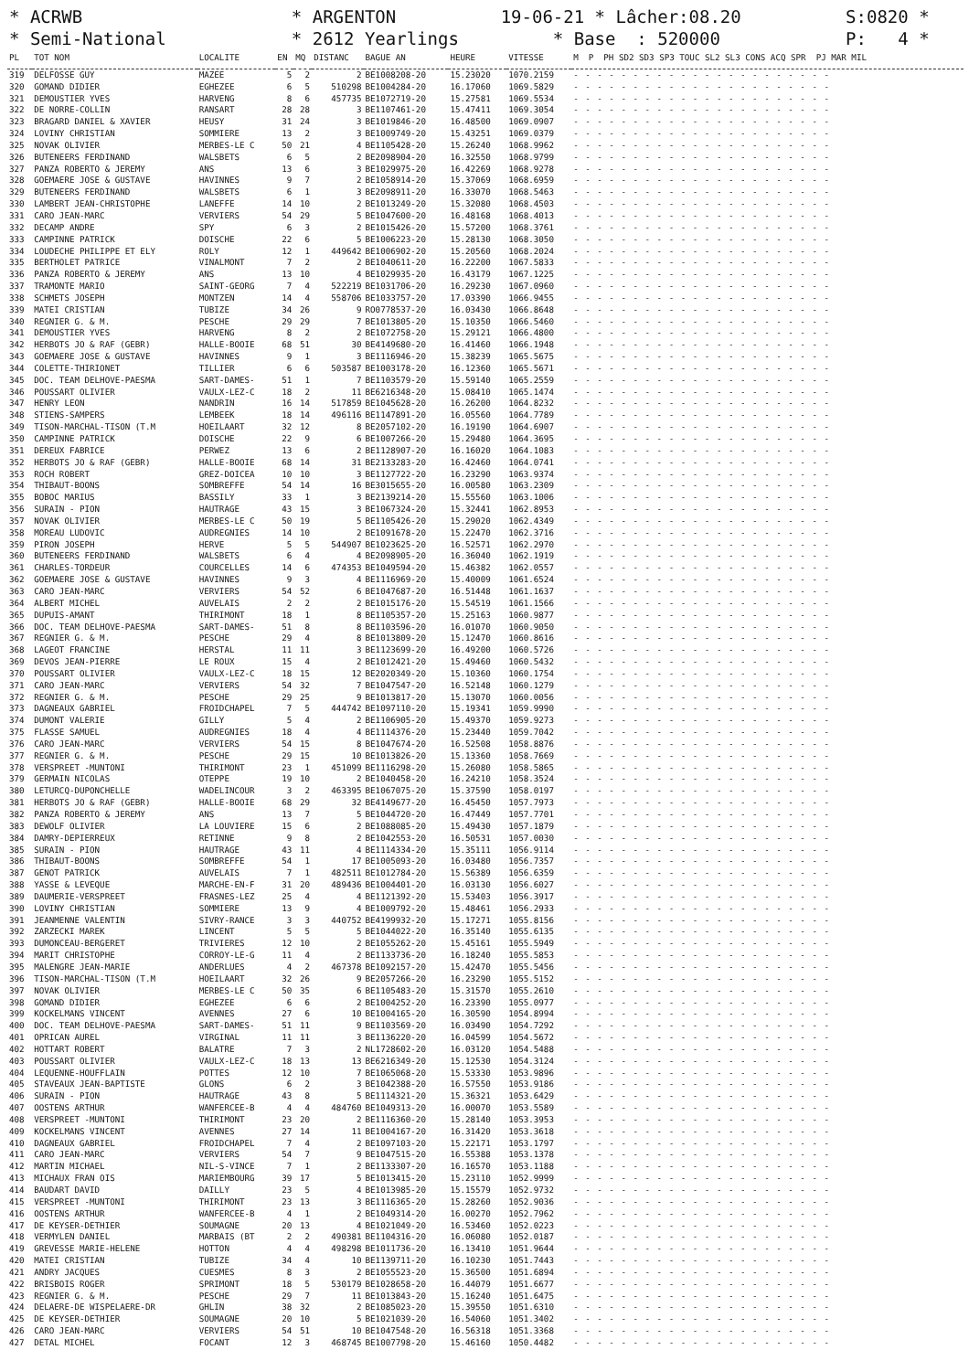* ACRWB * ARGENTON 19-06-21 * Lâcher:08.20 S:0820 * * Semi-National * 2612 Yearlings * Base : 520000 P: 4 *
| PL | TOT NOM | LOCALITE | EN | MQ | DISTANC | BAGUE AN | HEURE | VITESSE | M P PH SD2 SD3 SP3 TOUC SL2 SL3 CONS ACQ SPR PJ MAR MIL |
| --- | --- | --- | --- | --- | --- | --- | --- | --- | --- |
| 319 | DELFOSSE GUY | MAZEE | 5 | 2 | 2 | BE1008208-20 | 15.23020 | 1070.2159 | - - - - - - - - - - - - - - - - - - - - - - |
| 320 | GOMAND DIDIER | EGHEZEE | 6 | 5 | 510298 | BE1004284-20 | 16.17060 | 1069.5829 | - - - - - - - - - - - - - - - - - - - - - - |
| 321 | DEMOUSTIER YVES | HARVENG | 8 | 6 | 457735 | BE1072719-20 | 15.27581 | 1069.5534 | - - - - - - - - - - - - - - - - - - - - - - |
| 322 | DE NORRE-COLLIN | RANSART | 28 | 28 | 3 | BE1107461-20 | 15.47411 | 1069.3054 | - - - - - - - - - - - - - - - - - - - - - - |
| 323 | BRAGARD DANIEL & XAVIER | HEUSY | 31 | 24 | 3 | BE1019846-20 | 16.48500 | 1069.0907 | - - - - - - - - - - - - - - - - - - - - - - |
| 324 | LOVINY CHRISTIAN | SOMMIERE | 13 | 2 | 3 | BE1009749-20 | 15.43251 | 1069.0379 | - - - - - - - - - - - - - - - - - - - - - - |
| 325 | NOVAK OLIVIER | MERBES-LE C | 50 | 21 | 4 | BE1105428-20 | 15.26240 | 1068.9962 | - - - - - - - - - - - - - - - - - - - - - - |
| 326 | BUTENEERS FERDINAND | WALSBETS | 6 | 5 | 2 | BE2098904-20 | 16.32550 | 1068.9799 | - - - - - - - - - - - - - - - - - - - - - - |
| 327 | PANZA ROBERTO & JEREMY | ANS | 13 | 6 | 3 | BE1029975-20 | 16.42269 | 1068.9278 | - - - - - - - - - - - - - - - - - - - - - - |
| 328 | GOEMAERE JOSE & GUSTAVE | HAVINNES | 9 | 7 | 2 | BE1058914-20 | 15.37069 | 1068.6959 | - - - - - - - - - - - - - - - - - - - - - - |
| 329 | BUTENEERS FERDINAND | WALSBETS | 6 | 1 | 3 | BE2098911-20 | 16.33070 | 1068.5463 | - - - - - - - - - - - - - - - - - - - - - - |
| 330 | LAMBERT JEAN-CHRISTOPHE | LANEFFE | 14 | 10 | 2 | BE1013249-20 | 15.32080 | 1068.4503 | - - - - - - - - - - - - - - - - - - - - - - |
| 331 | CARO JEAN-MARC | VERVIERS | 54 | 29 | 5 | BE1047600-20 | 16.48168 | 1068.4013 | - - - - - - - - - - - - - - - - - - - - - - |
| 332 | DECAMP ANDRE | SPY | 6 | 3 | 2 | BE1015426-20 | 15.57200 | 1068.3761 | - - - - - - - - - - - - - - - - - - - - - - |
| 333 | CAMPINNE PATRICK | DOISCHE | 22 | 6 | 5 | BE1006223-20 | 15.28130 | 1068.3050 | - - - - - - - - - - - - - - - - - - - - - - |
| 334 | LOUDECHE PHILIPPE ET ELY | ROLY | 12 | 1 | 449642 | BE1006902-20 | 15.20560 | 1068.2024 | - - - - - - - - - - - - - - - - - - - - - - |
| 335 | BERTHOLET PATRICE | VINALMONT | 7 | 2 | 2 | BE1040611-20 | 16.22200 | 1067.5833 | - - - - - - - - - - - - - - - - - - - - - - |
| 336 | PANZA ROBERTO & JEREMY | ANS | 13 | 10 | 4 | BE1029935-20 | 16.43179 | 1067.1225 | - - - - - - - - - - - - - - - - - - - - - - |
| 337 | TRAMONTE MARIO | SAINT-GEORG | 7 | 4 | 522219 | BE1031706-20 | 16.29230 | 1067.0960 | - - - - - - - - - - - - - - - - - - - - - - |
| 338 | SCHMETS JOSEPH | MONTZEN | 14 | 4 | 558706 | BE1033757-20 | 17.03390 | 1066.9455 | - - - - - - - - - - - - - - - - - - - - - - |
| 339 | MATEI CRISTIAN | TUBIZE | 34 | 26 | 9 | RO0778537-20 | 16.03430 | 1066.8648 | - - - - - - - - - - - - - - - - - - - - - - |
| 340 | REGNIER G. & M. | PESCHE | 29 | 29 | 7 | BE1013805-20 | 15.10350 | 1066.5460 | - - - - - - - - - - - - - - - - - - - - - - |
| 341 | DEMOUSTIER YVES | HARVENG | 8 | 2 | 2 | BE1072758-20 | 15.29121 | 1066.4800 | - - - - - - - - - - - - - - - - - - - - - - |
| 342 | HERBOTS JO & RAF (GEBR) | HALLE-BOOIE | 68 | 51 | 30 | BE4149680-20 | 16.41460 | 1066.1948 | - - - - - - - - - - - - - - - - - - - - - - |
| 343 | GOEMAERE JOSE & GUSTAVE | HAVINNES | 9 | 1 | 3 | BE1116946-20 | 15.38239 | 1065.5675 | - - - - - - - - - - - - - - - - - - - - - - |
| 344 | COLETTE-THIRIONET | TILLIER | 6 | 6 | 503587 | BE1003178-20 | 16.12360 | 1065.5671 | - - - - - - - - - - - - - - - - - - - - - - |
| 345 | DOC. TEAM DELHOVE-PAESMA | SART-DAMES- | 51 | 1 | 7 | BE1103579-20 | 15.59140 | 1065.2559 | - - - - - - - - - - - - - - - - - - - - - - |
| 346 | POUSSART OLIVIER | VAULX-LEZ-C | 18 | 2 | 11 | BE6216348-20 | 15.08410 | 1065.1474 | - - - - - - - - - - - - - - - - - - - - - - |
| 347 | HENRY LEON | NANDRIN | 16 | 14 | 517859 | BE1045628-20 | 16.26200 | 1064.8232 | - - - - - - - - - - - - - - - - - - - - - - |
| 348 | STIENS-SAMPERS | LEMBEEK | 18 | 14 | 496116 | BE1147891-20 | 16.05560 | 1064.7789 | - - - - - - - - - - - - - - - - - - - - - - |
| 349 | TISON-MARCHAL-TISON (T.M | HOEILAART | 32 | 12 | 8 | BE2057102-20 | 16.19190 | 1064.6907 | - - - - - - - - - - - - - - - - - - - - - - |
| 350 | CAMPINNE PATRICK | DOISCHE | 22 | 9 | 6 | BE1007266-20 | 15.29480 | 1064.3695 | - - - - - - - - - - - - - - - - - - - - - - |
| 351 | DEREUX FABRICE | PERWEZ | 13 | 6 | 2 | BE1128907-20 | 16.16020 | 1064.1083 | - - - - - - - - - - - - - - - - - - - - - - |
| 352 | HERBOTS JO & RAF (GEBR) | HALLE-BOOIE | 68 | 14 | 31 | BE2133283-20 | 16.42460 | 1064.0741 | - - - - - - - - - - - - - - - - - - - - - - |
| 353 | ROCH ROBERT | GREZ-DOICEA | 10 | 10 | 3 | BE1127722-20 | 16.23290 | 1063.9374 | - - - - - - - - - - - - - - - - - - - - - - |
| 354 | THIBAUT-BOONS | SOMBREFFE | 54 | 14 | 16 | BE3015655-20 | 16.00580 | 1063.2309 | - - - - - - - - - - - - - - - - - - - - - - |
| 355 | BOBOC MARIUS | BASSILY | 33 | 1 | 3 | BE2139214-20 | 15.55560 | 1063.1006 | - - - - - - - - - - - - - - - - - - - - - - |
| 356 | SURAIN - PION | HAUTRAGE | 43 | 15 | 3 | BE1067324-20 | 15.32441 | 1062.8953 | - - - - - - - - - - - - - - - - - - - - - - |
| 357 | NOVAK OLIVIER | MERBES-LE C | 50 | 19 | 5 | BE1105426-20 | 15.29020 | 1062.4349 | - - - - - - - - - - - - - - - - - - - - - - |
| 358 | MOREAU LUDOVIC | AUDREGNIES | 14 | 10 | 2 | BE1091678-20 | 15.22470 | 1062.3716 | - - - - - - - - - - - - - - - - - - - - - - |
| 359 | PIRON JOSEPH | HERVE | 5 | 5 | 544907 | BE1023625-20 | 16.52571 | 1062.2970 | - - - - - - - - - - - - - - - - - - - - - - |
| 360 | BUTENEERS FERDINAND | WALSBETS | 6 | 4 | 4 | BE2098905-20 | 16.36040 | 1062.1919 | - - - - - - - - - - - - - - - - - - - - - - |
| 361 | CHARLES-TORDEUR | COURCELLES | 14 | 6 | 474353 | BE1049594-20 | 15.46382 | 1062.0557 | - - - - - - - - - - - - - - - - - - - - - - |
| 362 | GOEMAERE JOSE & GUSTAVE | HAVINNES | 9 | 3 | 4 | BE1116969-20 | 15.40009 | 1061.6524 | - - - - - - - - - - - - - - - - - - - - - - |
| 363 | CARO JEAN-MARC | VERVIERS | 54 | 52 | 6 | BE1047687-20 | 16.51448 | 1061.1637 | - - - - - - - - - - - - - - - - - - - - - - |
| 364 | ALBERT MICHEL | AUVELAIS | 2 | 2 | 2 | BE1015176-20 | 15.54519 | 1061.1566 | - - - - - - - - - - - - - - - - - - - - - - |
| 365 | DUPUIS-AMANT | THIRIMONT | 18 | 1 | 8 | BE1105357-20 | 15.25163 | 1060.9877 | - - - - - - - - - - - - - - - - - - - - - - |
| 366 | DOC. TEAM DELHOVE-PAESMA | SART-DAMES- | 51 | 8 | 8 | BE1103596-20 | 16.01070 | 1060.9050 | - - - - - - - - - - - - - - - - - - - - - - |
| 367 | REGNIER G. & M. | PESCHE | 29 | 4 | 8 | BE1013809-20 | 15.12470 | 1060.8616 | - - - - - - - - - - - - - - - - - - - - - - |
| 368 | LAGEOT FRANCINE | HERSTAL | 11 | 11 | 3 | BE1123699-20 | 16.49200 | 1060.5726 | - - - - - - - - - - - - - - - - - - - - - - |
| 369 | DEVOS JEAN-PIERRE | LE ROUX | 15 | 4 | 2 | BE1012421-20 | 15.49460 | 1060.5432 | - - - - - - - - - - - - - - - - - - - - - - |
| 370 | POUSSART OLIVIER | VAULX-LEZ-C | 18 | 15 | 12 | BE2020349-20 | 15.10360 | 1060.1754 | - - - - - - - - - - - - - - - - - - - - - - |
| 371 | CARO JEAN-MARC | VERVIERS | 54 | 32 | 7 | BE1047547-20 | 16.52148 | 1060.1279 | - - - - - - - - - - - - - - - - - - - - - - |
| 372 | REGNIER G. & M. | PESCHE | 29 | 25 | 9 | BE1013817-20 | 15.13070 | 1060.0056 | - - - - - - - - - - - - - - - - - - - - - - |
| 373 | DAGNEAUX GABRIEL | FROIDCHAPEL | 7 | 5 | 444742 | BE1097110-20 | 15.19341 | 1059.9990 | - - - - - - - - - - - - - - - - - - - - - - |
| 374 | DUMONT VALERIE | GILLY | 5 | 4 | 2 | BE1106905-20 | 15.49370 | 1059.9273 | - - - - - - - - - - - - - - - - - - - - - - |
| 375 | FLASSE SAMUEL | AUDREGNIES | 18 | 4 | 4 | BE1114376-20 | 15.23440 | 1059.7042 | - - - - - - - - - - - - - - - - - - - - - - |
| 376 | CARO JEAN-MARC | VERVIERS | 54 | 15 | 8 | BE1047674-20 | 16.52508 | 1058.8876 | - - - - - - - - - - - - - - - - - - - - - - |
| 377 | REGNIER G. & M. | PESCHE | 29 | 15 | 10 | BE1013826-20 | 15.13360 | 1058.7669 | - - - - - - - - - - - - - - - - - - - - - - |
| 378 | VERSPREET -MUNTONI | THIRIMONT | 23 | 1 | 451099 | BE1116298-20 | 15.26080 | 1058.5865 | - - - - - - - - - - - - - - - - - - - - - - |
| 379 | GERMAIN NICOLAS | OTEPPE | 19 | 10 | 2 | BE1040458-20 | 16.24210 | 1058.3524 | - - - - - - - - - - - - - - - - - - - - - - |
| 380 | LETURCQ-DUPONCHELLE | WADELINCOUR | 3 | 2 | 463395 | BE1067075-20 | 15.37590 | 1058.0197 | - - - - - - - - - - - - - - - - - - - - - - |
| 381 | HERBOTS JO & RAF (GEBR) | HALLE-BOOIE | 68 | 29 | 32 | BE4149677-20 | 16.45450 | 1057.7973 | - - - - - - - - - - - - - - - - - - - - - - |
| 382 | PANZA ROBERTO & JEREMY | ANS | 13 | 7 | 5 | BE1044720-20 | 16.47449 | 1057.7701 | - - - - - - - - - - - - - - - - - - - - - - |
| 383 | DEWOLF OLIVIER | LA LOUVIERE | 15 | 6 | 2 | BE1088085-20 | 15.49430 | 1057.1879 | - - - - - - - - - - - - - - - - - - - - - - |
| 384 | DAMRY-DEPIERREUX | RETINNE | 9 | 8 | 2 | BE1042553-20 | 16.50531 | 1057.0030 | - - - - - - - - - - - - - - - - - - - - - - |
| 385 | SURAIN - PION | HAUTRAGE | 43 | 11 | 4 | BE1114334-20 | 15.35111 | 1056.9114 | - - - - - - - - - - - - - - - - - - - - - - |
| 386 | THIBAUT-BOONS | SOMBREFFE | 54 | 1 | 17 | BE1005093-20 | 16.03480 | 1056.7357 | - - - - - - - - - - - - - - - - - - - - - - |
| 387 | GENOT PATRICK | AUVELAIS | 7 | 1 | 482511 | BE1012784-20 | 15.56389 | 1056.6359 | - - - - - - - - - - - - - - - - - - - - - - |
| 388 | YASSE & LEVEQUE | MARCHE-EN-F | 31 | 20 | 489436 | BE1004401-20 | 16.03130 | 1056.6027 | - - - - - - - - - - - - - - - - - - - - - - |
| 389 | DAUMERIE-VERSPREET | FRASNES-LEZ | 25 | 4 | 4 | BE1121392-20 | 15.53403 | 1056.3917 | - - - - - - - - - - - - - - - - - - - - - - |
| 390 | LOVINY CHRISTIAN | SOMMIERE | 13 | 9 | 4 | BE1009792-20 | 15.48461 | 1056.2933 | - - - - - - - - - - - - - - - - - - - - - - |
| 391 | JEANMENNE VALENTIN | SIVRY-RANCE | 3 | 3 | 440752 | BE4199932-20 | 15.17271 | 1055.8156 | - - - - - - - - - - - - - - - - - - - - - - |
| 392 | ZARZECKI MAREK | LINCENT | 5 | 5 | 5 | BE1044022-20 | 16.35140 | 1055.6135 | - - - - - - - - - - - - - - - - - - - - - - |
| 393 | DUMONCEAU-BERGERET | TRIVIERES | 12 | 10 | 2 | BE1055262-20 | 15.45161 | 1055.5949 | - - - - - - - - - - - - - - - - - - - - - - |
| 394 | MARIT CHRISTOPHE | CORROY-LE-G | 11 | 4 | 2 | BE1133736-20 | 16.18240 | 1055.5853 | - - - - - - - - - - - - - - - - - - - - - - |
| 395 | MALENGRE JEAN-MARIE | ANDERLUES | 4 | 2 | 467378 | BE1092157-20 | 15.42470 | 1055.5456 | - - - - - - - - - - - - - - - - - - - - - - |
| 396 | TISON-MARCHAL-TISON (T.M | HOEILAART | 32 | 26 | 9 | BE2057266-20 | 16.23290 | 1055.5152 | - - - - - - - - - - - - - - - - - - - - - - |
| 397 | NOVAK OLIVIER | MERBES-LE C | 50 | 35 | 6 | BE1105483-20 | 15.31570 | 1055.2610 | - - - - - - - - - - - - - - - - - - - - - - |
| 398 | GOMAND DIDIER | EGHEZEE | 6 | 6 | 2 | BE1004252-20 | 16.23390 | 1055.0977 | - - - - - - - - - - - - - - - - - - - - - - |
| 399 | KOCKELMANS VINCENT | AVENNES | 27 | 6 | 10 | BE1004165-20 | 16.30590 | 1054.8994 | - - - - - - - - - - - - - - - - - - - - - - |
| 400 | DOC. TEAM DELHOVE-PAESMA | SART-DAMES- | 51 | 11 | 9 | BE1103569-20 | 16.03490 | 1054.7292 | - - - - - - - - - - - - - - - - - - - - - - |
| 401 | OPRICAN AUREL | VIRGINAL | 11 | 11 | 3 | BE1136220-20 | 16.04599 | 1054.5672 | - - - - - - - - - - - - - - - - - - - - - - |
| 402 | HOTTART ROBERT | BALATRE | 7 | 3 | 2 | NL1728602-20 | 16.03120 | 1054.5488 | - - - - - - - - - - - - - - - - - - - - - - |
| 403 | POUSSART OLIVIER | VAULX-LEZ-C | 18 | 13 | 13 | BE6216349-20 | 15.12530 | 1054.3124 | - - - - - - - - - - - - - - - - - - - - - - |
| 404 | LEQUENNE-HOUFFLAIN | POTTES | 12 | 10 | 7 | BE1065068-20 | 15.53330 | 1053.9896 | - - - - - - - - - - - - - - - - - - - - - - |
| 405 | STAVEAUX JEAN-BAPTISTE | GLONS | 6 | 2 | 3 | BE1042388-20 | 16.57550 | 1053.9186 | - - - - - - - - - - - - - - - - - - - - - - |
| 406 | SURAIN - PION | HAUTRAGE | 43 | 8 | 5 | BE1114321-20 | 15.36321 | 1053.6429 | - - - - - - - - - - - - - - - - - - - - - - |
| 407 | OOSTENS ARTHUR | WANFERCEE-B | 4 | 4 | 484760 | BE1049313-20 | 16.00070 | 1053.5589 | - - - - - - - - - - - - - - - - - - - - - - |
| 408 | VERSPREET -MUNTONI | THIRIMONT | 23 | 20 | 2 | BE1116360-20 | 15.28140 | 1053.3953 | - - - - - - - - - - - - - - - - - - - - - - |
| 409 | KOCKELMANS VINCENT | AVENNES | 27 | 14 | 11 | BE1004167-20 | 16.31420 | 1053.3618 | - - - - - - - - - - - - - - - - - - - - - - |
| 410 | DAGNEAUX GABRIEL | FROIDCHAPEL | 7 | 4 | 2 | BE1097103-20 | 15.22171 | 1053.1797 | - - - - - - - - - - - - - - - - - - - - - - |
| 411 | CARO JEAN-MARC | VERVIERS | 54 | 7 | 9 | BE1047515-20 | 16.55388 | 1053.1378 | - - - - - - - - - - - - - - - - - - - - - - |
| 412 | MARTIN MICHAEL | NIL-S-VINCE | 7 | 1 | 2 | BE1133307-20 | 16.16570 | 1053.1188 | - - - - - - - - - - - - - - - - - - - - - - |
| 413 | MICHAUX FRAN OIS | MARIEMBOURG | 39 | 17 | 5 | BE1013415-20 | 15.23110 | 1052.9999 | - - - - - - - - - - - - - - - - - - - - - - |
| 414 | BAUDART DAVID | DAILLY | 23 | 5 | 4 | BE1013985-20 | 15.15579 | 1052.9732 | - - - - - - - - - - - - - - - - - - - - - - |
| 415 | VERSPREET -MUNTONI | THIRIMONT | 23 | 13 | 3 | BE1116365-20 | 15.28260 | 1052.9036 | - - - - - - - - - - - - - - - - - - - - - - |
| 416 | OOSTENS ARTHUR | WANFERCEE-B | 4 | 1 | 2 | BE1049314-20 | 16.00270 | 1052.7962 | - - - - - - - - - - - - - - - - - - - - - - |
| 417 | DE KEYSER-DETHIER | SOUMAGNE | 20 | 13 | 4 | BE1021049-20 | 16.53460 | 1052.0223 | - - - - - - - - - - - - - - - - - - - - - - |
| 418 | VERMYLEN DANIEL | MARBAIS (BT | 2 | 2 | 490381 | BE1104316-20 | 16.06080 | 1052.0187 | - - - - - - - - - - - - - - - - - - - - - - |
| 419 | GREVESSE MARIE-HELENE | HOTTON | 4 | 4 | 498298 | BE1011736-20 | 16.13410 | 1051.9644 | - - - - - - - - - - - - - - - - - - - - - - |
| 420 | MATEI CRISTIAN | TUBIZE | 34 | 4 | 10 | BE1139711-20 | 16.10230 | 1051.7443 | - - - - - - - - - - - - - - - - - - - - - - |
| 421 | ANDRY JACQUES | CUESMES | 8 | 3 | 2 | BE1055523-20 | 15.36500 | 1051.6894 | - - - - - - - - - - - - - - - - - - - - - - |
| 422 | BRISBOIS ROGER | SPRIMONT | 18 | 5 | 530179 | BE1028658-20 | 16.44079 | 1051.6677 | - - - - - - - - - - - - - - - - - - - - - - |
| 423 | REGNIER G. & M. | PESCHE | 29 | 7 | 11 | BE1013843-20 | 15.16240 | 1051.6475 | - - - - - - - - - - - - - - - - - - - - - - |
| 424 | DELAERE-DE WISPELAERE-DR | GHLIN | 38 | 32 | 2 | BE1085023-20 | 15.39550 | 1051.6310 | - - - - - - - - - - - - - - - - - - - - - - |
| 425 | DE KEYSER-DETHIER | SOUMAGNE | 20 | 10 | 5 | BE1021039-20 | 16.54060 | 1051.3402 | - - - - - - - - - - - - - - - - - - - - - - |
| 426 | CARO JEAN-MARC | VERVIERS | 54 | 51 | 10 | BE1047548-20 | 16.56318 | 1051.3368 | - - - - - - - - - - - - - - - - - - - - - - |
| 427 | DETAL MICHEL | FOCANT | 12 | 3 | 468745 | BE1007798-20 | 15.46160 | 1050.4482 | - - - - - - - - - - - - - - - - - - - - - - |